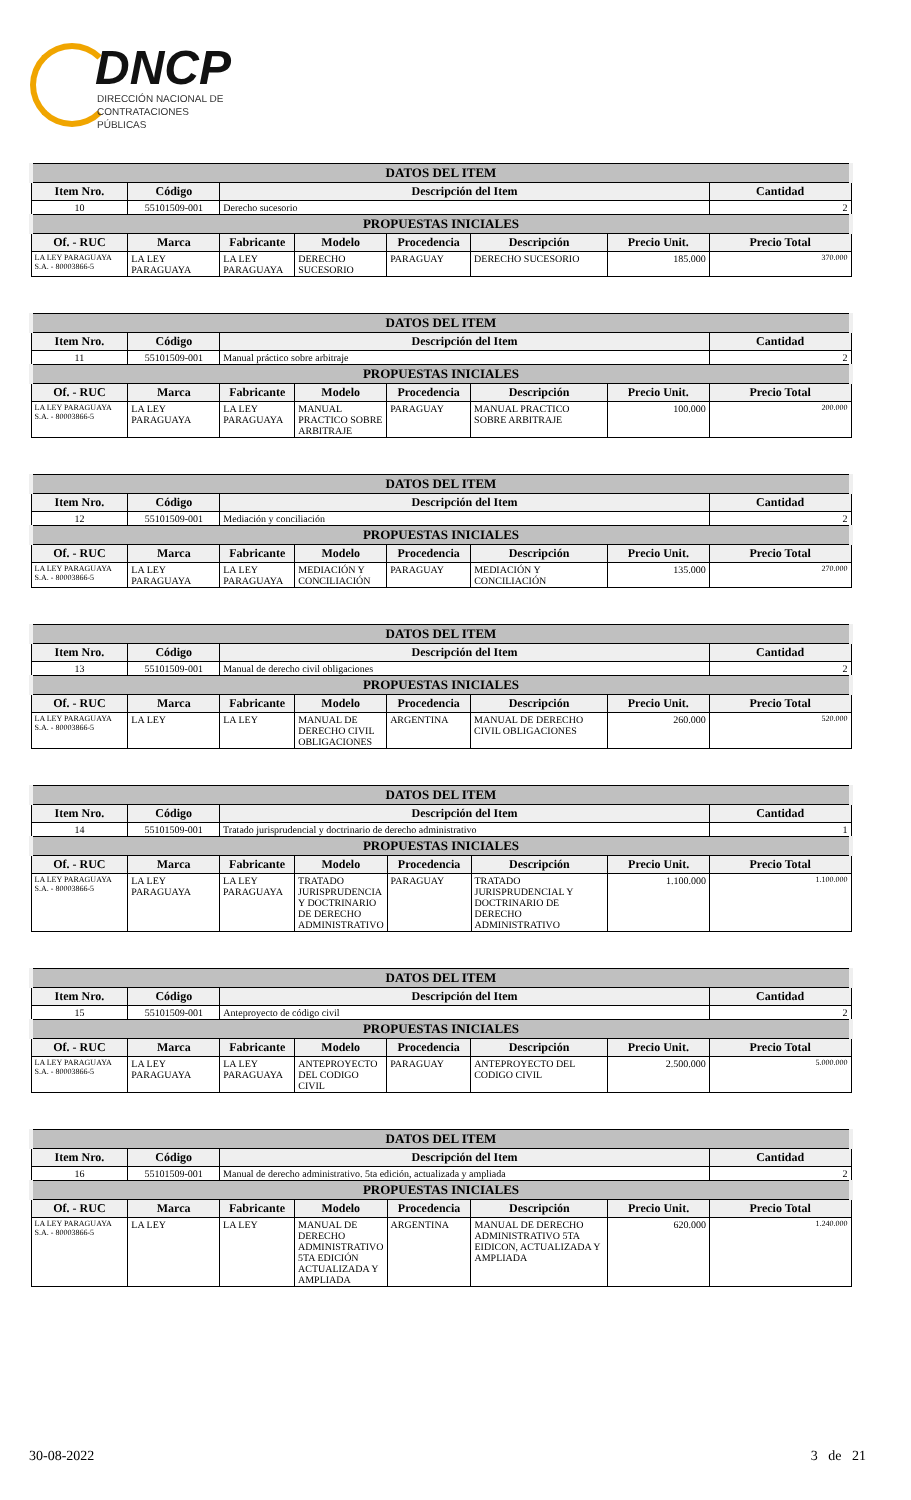DNCP
DIRECCIÓN NACIONAL DE
CONTRATACIONES PÚBLICAS
| DATOS DEL ITEM | | | | | | | |
| --- | --- | --- | --- | --- | --- | --- | --- |
| Item Nro. | Código | Descripción del Item | | | | | Cantidad |
| 10 | 55101509-001 | Derecho sucesorio | | | | | 2 |
| PROPUESTAS INICIALES | | | | | | | |
| Of. - RUC | Marca | Fabricante | Modelo | Procedencia | Descripción | Precio Unit. | Precio Total |
| LA LEY PARAGUAYA S.A. - 80003866-5 | LA LEY PARAGUAYA | LA LEY PARAGUAYA | DERECHO SUCESORIO | PARAGUAY | DERECHO SUCESORIO | 185.000 | 370.000 |
| DATOS DEL ITEM | | | | | | | |
| --- | --- | --- | --- | --- | --- | --- | --- |
| Item Nro. | Código | Descripción del Item | | | | | Cantidad |
| 11 | 55101509-001 | Manual práctico sobre arbitraje | | | | | 2 |
| PROPUESTAS INICIALES | | | | | | | |
| Of. - RUC | Marca | Fabricante | Modelo | Procedencia | Descripción | Precio Unit. | Precio Total |
| LA LEY PARAGUAYA S.A. - 80003866-5 | LA LEY PARAGUAYA | LA LEY PARAGUAYA | MANUAL PRACTICO SOBRE ARBITRAJE | PARAGUAY | MANUAL PRACTICO SOBRE ARBITRAJE | 100.000 | 200.000 |
| DATOS DEL ITEM | | | | | | | |
| --- | --- | --- | --- | --- | --- | --- | --- |
| Item Nro. | Código | Descripción del Item | | | | | Cantidad |
| 12 | 55101509-001 | Mediación y conciliación | | | | | 2 |
| PROPUESTAS INICIALES | | | | | | | |
| Of. - RUC | Marca | Fabricante | Modelo | Procedencia | Descripción | Precio Unit. | Precio Total |
| LA LEY PARAGUAYA S.A. - 80003866-5 | LA LEY PARAGUAYA | LA LEY PARAGUAYA | MEDIACIÓN Y CONCILIACIÓN | PARAGUAY | MEDIACIÓN Y CONCILIACIÓN | 135.000 | 270.000 |
| DATOS DEL ITEM | | | | | | | |
| --- | --- | --- | --- | --- | --- | --- | --- |
| Item Nro. | Código | Descripción del Item | | | | | Cantidad |
| 13 | 55101509-001 | Manual de derecho civil obligaciones | | | | | 2 |
| PROPUESTAS INICIALES | | | | | | | |
| Of. - RUC | Marca | Fabricante | Modelo | Procedencia | Descripción | Precio Unit. | Precio Total |
| LA LEY PARAGUAYA S.A. - 80003866-5 | LA LEY | LA LEY | MANUAL DE DERECHO CIVIL OBLIGACIONES | ARGENTINA | MANUAL DE DERECHO CIVIL OBLIGACIONES | 260.000 | 520.000 |
| DATOS DEL ITEM | | | | | | | |
| --- | --- | --- | --- | --- | --- | --- | --- |
| Item Nro. | Código | Descripción del Item | | | | | Cantidad |
| 14 | 55101509-001 | Tratado jurisprudencial y doctrinario de derecho administrativo | | | | | 1 |
| PROPUESTAS INICIALES | | | | | | | |
| Of. - RUC | Marca | Fabricante | Modelo | Procedencia | Descripción | Precio Unit. | Precio Total |
| LA LEY PARAGUAYA S.A. - 80003866-5 | LA LEY PARAGUAYA | LA LEY PARAGUAYA | TRATADO JURISPRUDENCIA Y DOCTRINARIO DE DERECHO ADMINISTRATIVO | PARAGUAY | TRATADO JURISPRUDENCIAL Y DOCTRINARIO DE DERECHO ADMINISTRATIVO | 1.100.000 | 1.100.000 |
| DATOS DEL ITEM | | | | | | | |
| --- | --- | --- | --- | --- | --- | --- | --- |
| Item Nro. | Código | Descripción del Item | | | | | Cantidad |
| 15 | 55101509-001 | Anteproyecto de código civil | | | | | 2 |
| PROPUESTAS INICIALES | | | | | | | |
| Of. - RUC | Marca | Fabricante | Modelo | Procedencia | Descripción | Precio Unit. | Precio Total |
| LA LEY PARAGUAYA S.A. - 80003866-5 | LA LEY PARAGUAYA | LA LEY PARAGUAYA | ANTEPROYECTO DEL CODIGO CIVIL | PARAGUAY | ANTEPROYECTO DEL CODIGO CIVIL | 2.500.000 | 5.000.000 |
| DATOS DEL ITEM | | | | | | | |
| --- | --- | --- | --- | --- | --- | --- | --- |
| Item Nro. | Código | Descripción del Item | | | | | Cantidad |
| 16 | 55101509-001 | Manual de derecho administrativo. 5ta edición, actualizada y ampliada | | | | | 2 |
| PROPUESTAS INICIALES | | | | | | | |
| Of. - RUC | Marca | Fabricante | Modelo | Procedencia | Descripción | Precio Unit. | Precio Total |
| LA LEY PARAGUAYA S.A. - 80003866-5 | LA LEY | LA LEY | MANUAL DE DERECHO ADMINISTRATIVO 5TA EDICIÓN ACTUALIZADA Y AMPLIADA | ARGENTINA | MANUAL DE DERECHO ADMINISTRATIVO 5TA EIDICON, ACTUALIZADA Y AMPLIADA | 620.000 | 1.240.000 |
30-08-2022 3 de 21